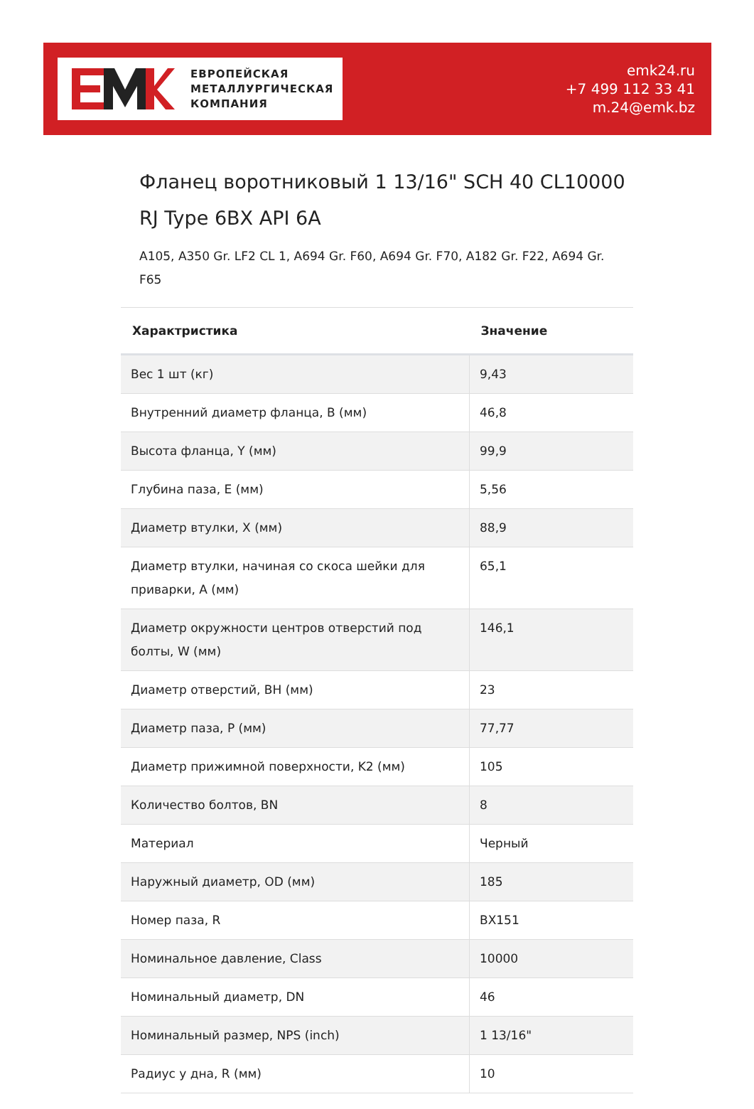ЕВРОПЕЙСКАЯ
МЕТАЛЛУРГИЧЕСКАЯ
КОМПАНИЯ
emk24.ru
+7 499 112 33 41
m.24@emk.bz
Фланец воротниковый 1 13/16" SCH 40 CL10000 RJ Type 6BX API 6A
A105, A350 Gr. LF2 CL 1, A694 Gr. F60, A694 Gr. F70, A182 Gr. F22, A694 Gr. F65
| Характристика | Значение |
| --- | --- |
| Вес 1 шт (кг) | 9,43 |
| Внутренний диаметр фланца, B (мм) | 46,8 |
| Высота фланца, Y (мм) | 99,9 |
| Глубина паза, E (мм) | 5,56 |
| Диаметр втулки, X (мм) | 88,9 |
| Диаметр втулки, начиная со скоса шейки для приварки, A (мм) | 65,1 |
| Диаметр окружности центров отверстий под болты, W (мм) | 146,1 |
| Диаметр отверстий, BH (мм) | 23 |
| Диаметр паза, P (мм) | 77,77 |
| Диаметр прижимной поверхности, K2 (мм) | 105 |
| Количество болтов, BN | 8 |
| Материал | Черный |
| Наружный диаметр, OD (мм) | 185 |
| Номер паза, R | BX151 |
| Номинальное давление, Class | 10000 |
| Номинальный диаметр, DN | 46 |
| Номинальный размер, NPS (inch) | 1 13/16" |
| Радиус у дна, R (мм) | 10 |